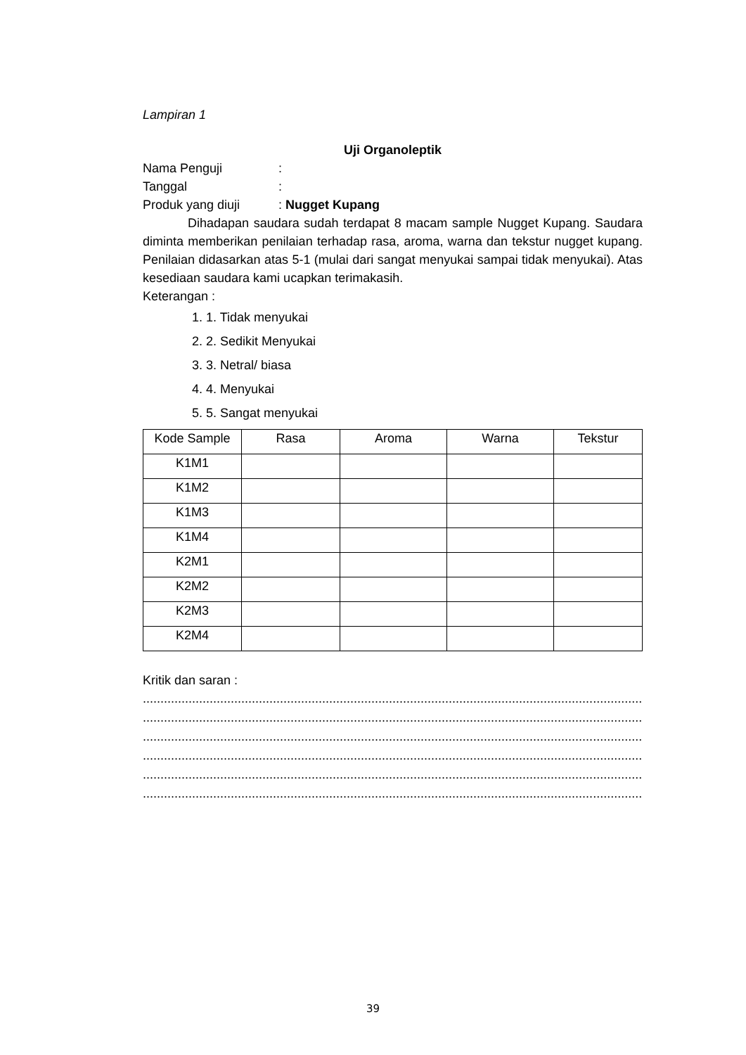Lampiran 1
Uji Organoleptik
Nama Penguji:
Tanggal:
Produk yang diuji: Nugget Kupang
Dihadapan saudara sudah terdapat 8 macam sample Nugget Kupang. Saudara diminta memberikan penilaian terhadap rasa, aroma, warna dan tekstur nugget kupang. Penilaian didasarkan atas 5-1 (mulai dari sangat menyukai sampai tidak menyukai). Atas kesediaan saudara kami ucapkan terimakasih.
Keterangan :
1. 1. Tidak menyukai
2. 2. Sedikit Menyukai
3. 3. Netral/ biasa
4. 4. Menyukai
5. 5. Sangat menyukai
| Kode Sample | Rasa | Aroma | Warna | Tekstur |
| --- | --- | --- | --- | --- |
| K1M1 | | | | |
| K1M2 | | | | |
| K1M3 | | | | |
| K1M4 | | | | |
| K2M1 | | | | |
| K2M2 | | | | |
| K2M3 | | | | |
| K2M4 | | | | |
Kritik dan saran :
..............................................................................................................................................
..............................................................................................................................................
..............................................................................................................................................
..............................................................................................................................................
..............................................................................................................................................
..............................................................................................................................................
39